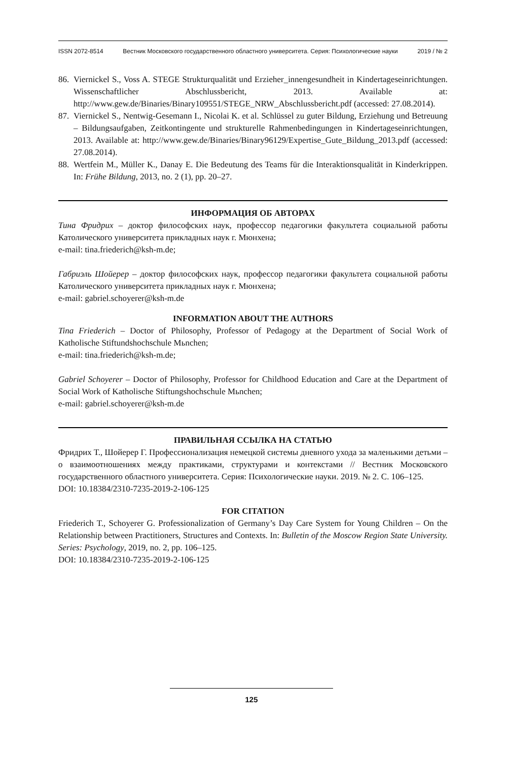ISSN 2072-8514 Вестник Московского государственного областного университета. Серия: Психологические науки 2019 / № 2
86.
Viernickel S., Voss A. STEGE Strukturqualität und Erzieher_innengesundheit in Kindertageseinrichtungen. Wissenschaftlicher Abschlussbericht, 2013. Available at: http://www.gew.de/Binaries/Binary109551/STEGE_NRW_Abschlussbericht.pdf (accessed: 27.08.2014).
87.
Viernickel S., Nentwig-Gesemann I., Nicolai K. et al. Schlüssel zu guter Bildung, Erziehung und Betreuung – Bildungsaufgaben, Zeitkontingente und strukturelle Rahmenbedingungen in Kindertageseinrichtungen, 2013. Available at: http://www.gew.de/Binaries/Binary96129/Expertise_Gute_Bildung_2013.pdf (accessed: 27.08.2014).
88.
Wertfein M., Müller K., Danay E. Die Bedeutung des Teams für die Interaktionsqualität in Kinderkrippen. In: Frühe Bildung, 2013, no. 2 (1), pp. 20–27.
ИНФОРМАЦИЯ ОБ АВТОРАХ
Тина Фридрих – доктор философских наук, профессор педагогики факультета социальной работы Католического университета прикладных наук г. Мюнхена;
e-mail: tina.friederich@ksh-m.de;
Габриэль Шойерер – доктор философских наук, профессор педагогики факультета социальной работы Католического университета прикладных наук г. Мюнхена;
e-mail: gabriel.schoyerer@ksh-m.de
INFORMATION ABOUT THE AUTHORS
Tina Friederich – Doctor of Philosophy, Professor of Pedagogy at the Department of Social Work of Katholische Stiftundshochschule Mьnchen;
e-mail: tina.friederich@ksh-m.de;
Gabriel Schoyerer – Doctor of Philosophy, Professor for Childhood Education and Care at the Department of Social Work of Katholische Stiftungshochschule Mьnchen;
e-mail: gabriel.schoyerer@ksh-m.de
ПРАВИЛЬНАЯ ССЫЛКА НА СТАТЬЮ
Фридрих Т., Шойерер Г. Профессионализация немецкой системы дневного ухода за маленькими детьми – о взаимоотношениях между практиками, структурами и контекстами // Вестник Московского государственного областного университета. Серия: Психологические науки. 2019. № 2. С. 106–125.
DOI: 10.18384/2310-7235-2019-2-106-125
FOR CITATION
Friederich T., Schoyerer G. Professionalization of Germany’s Day Care System for Young Children – On the Relationship between Practitioners, Structures and Contexts. In: Bulletin of the Moscow Region State University. Series: Psychology, 2019, no. 2, pp. 106–125.
DOI: 10.18384/2310-7235-2019-2-106-125
125